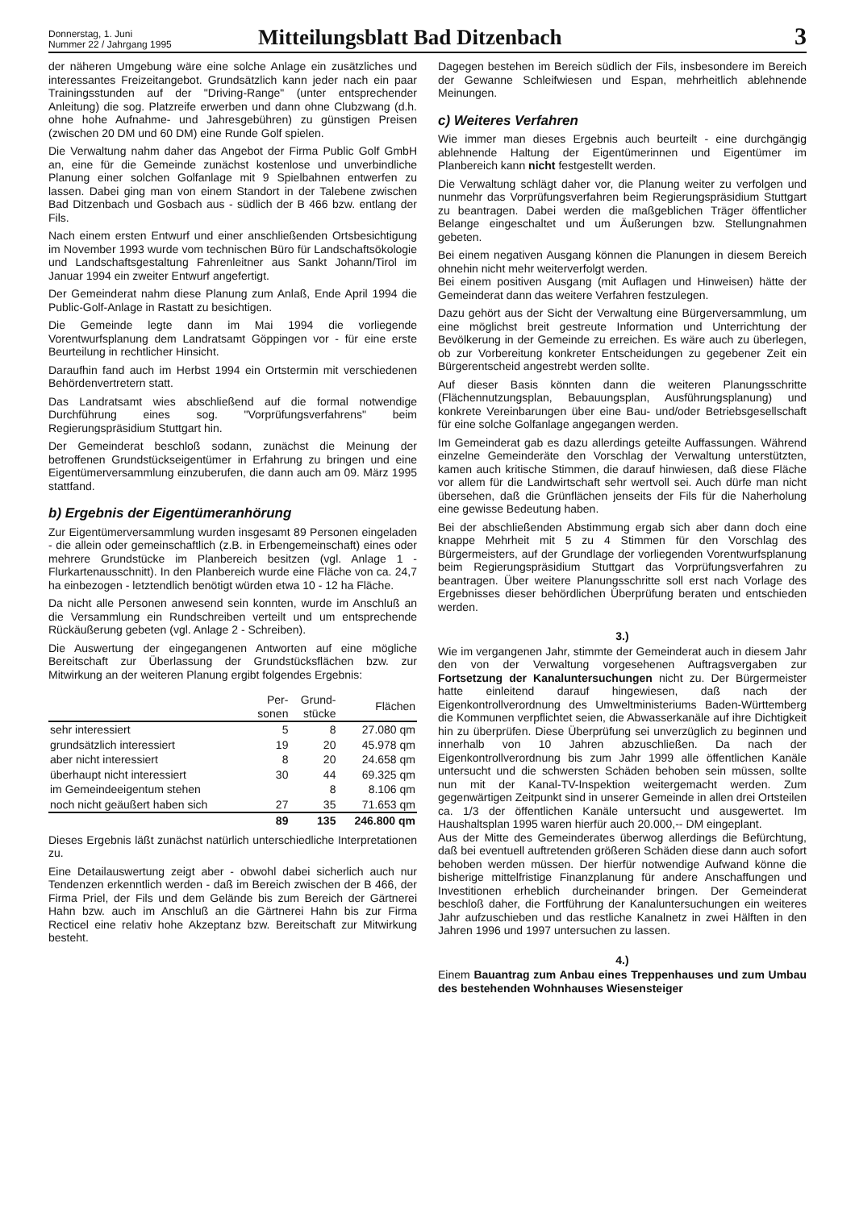Donnerstag, 1. Juni
Nummer 22 / Jahrgang 1995
Mitteilungsblatt Bad Ditzenbach
3
der näheren Umgebung wäre eine solche Anlage ein zusätzliches und interessantes Freizeitangebot. Grundsätzlich kann jeder nach ein paar Trainingsstunden auf der "Driving-Range" (unter entsprechender Anleitung) die sog. Platzreife erwerben und dann ohne Clubzwang (d.h. ohne hohe Aufnahme- und Jahresgebühren) zu günstigen Preisen (zwischen 20 DM und 60 DM) eine Runde Golf spielen.
Die Verwaltung nahm daher das Angebot der Firma Public Golf GmbH an, eine für die Gemeinde zunächst kostenlose und unverbindliche Planung einer solchen Golfanlage mit 9 Spielbahnen entwerfen zu lassen. Dabei ging man von einem Standort in der Talebene zwischen Bad Ditzenbach und Gosbach aus - südlich der B 466 bzw. entlang der Fils.
Nach einem ersten Entwurf und einer anschließenden Ortsbesichtigung im November 1993 wurde vom technischen Büro für Landschaftsökologie und Landschaftsgestaltung Fahrenleitner aus Sankt Johann/Tirol im Januar 1994 ein zweiter Entwurf angefertigt.
Der Gemeinderat nahm diese Planung zum Anlaß, Ende April 1994 die Public-Golf-Anlage in Rastatt zu besichtigen.
Die Gemeinde legte dann im Mai 1994 die vorliegende Vorentwurfsplanung dem Landratsamt Göppingen vor - für eine erste Beurteilung in rechtlicher Hinsicht.
Daraufhin fand auch im Herbst 1994 ein Ortstermin mit verschiedenen Behördenvertretern statt.
Das Landratsamt wies abschließend auf die formal notwendige Durchführung eines sog. "Vorprüfungsverfahrens" beim Regierungspräsidium Stuttgart hin.
Der Gemeinderat beschloß sodann, zunächst die Meinung der betroffenen Grundstückseigentümer in Erfahrung zu bringen und eine Eigentümerversammlung einzuberufen, die dann auch am 09. März 1995 stattfand.
b) Ergebnis der Eigentümeranhörung
Zur Eigentümerversammlung wurden insgesamt 89 Personen eingeladen - die allein oder gemeinschaftlich (z.B. in Erbengemeinschaft) eines oder mehrere Grundstücke im Planbereich besitzen (vgl. Anlage 1 - Flurkartenausschnitt). In den Planbereich wurde eine Fläche von ca. 24,7 ha einbezogen - letztendlich benötigt würden etwa 10 - 12 ha Fläche.
Da nicht alle Personen anwesend sein konnten, wurde im Anschluß an die Versammlung ein Rundschreiben verteilt und um entsprechende Rückäußerung gebeten (vgl. Anlage 2 - Schreiben).
Die Auswertung der eingegangenen Antworten auf eine mögliche Bereitschaft zur Überlassung der Grundstücksflächen bzw. zur Mitwirkung an der weiteren Planung ergibt folgendes Ergebnis:
| | Per- sonen | Grund- stücke | Flächen |
| --- | --- | --- | --- |
| sehr interessiert | 5 | 8 | 27.080 qm |
| grundsätzlich interessiert | 19 | 20 | 45.978 qm |
| aber nicht interessiert | 8 | 20 | 24.658 qm |
| überhaupt nicht interessiert | 30 | 44 | 69.325 qm |
| im Gemeindeeigentum stehen | | 8 | 8.106 qm |
| noch nicht geäußert haben sich | 27 | 35 | 71.653 qm |
| | 89 | 135 | 246.800 qm |
Dieses Ergebnis läßt zunächst natürlich unterschiedliche Interpretationen zu.
Eine Detailauswertung zeigt aber - obwohl dabei sicherlich auch nur Tendenzen erkenntlich werden - daß im Bereich zwischen der B 466, der Firma Priel, der Fils und dem Gelände bis zum Bereich der Gärtnerei Hahn bzw. auch im Anschluß an die Gärtnerei Hahn bis zur Firma Recticel eine relativ hohe Akzeptanz bzw. Bereitschaft zur Mitwirkung besteht.
Dagegen bestehen im Bereich südlich der Fils, insbesondere im Bereich der Gewanne Schleifwiesen und Espan, mehrheitlich ablehnende Meinungen.
c) Weiteres Verfahren
Wie immer man dieses Ergebnis auch beurteilt - eine durchgängig ablehnende Haltung der Eigentümerinnen und Eigentümer im Planbereich kann nicht festgestellt werden.
Die Verwaltung schlägt daher vor, die Planung weiter zu verfolgen und nunmehr das Vorprüfungsverfahren beim Regierungspräsidium Stuttgart zu beantragen. Dabei werden die maßgeblichen Träger öffentlicher Belange eingeschaltet und um Äußerungen bzw. Stellungnahmen gebeten.
Bei einem negativen Ausgang können die Planungen in diesem Bereich ohnehin nicht mehr weiterverfolgt werden.
Bei einem positiven Ausgang (mit Auflagen und Hinweisen) hätte der Gemeinderat dann das weitere Verfahren festzulegen.
Dazu gehört aus der Sicht der Verwaltung eine Bürgerversammlung, um eine möglichst breit gestreute Information und Unterrichtung der Bevölkerung in der Gemeinde zu erreichen. Es wäre auch zu überlegen, ob zur Vorbereitung konkreter Entscheidungen zu gegebener Zeit ein Bürgerentscheid angestrebt werden sollte.
Auf dieser Basis könnten dann die weiteren Planungsschritte (Flächennutzungsplan, Bebauungsplan, Ausführungsplanung) und konkrete Vereinbarungen über eine Bau- und/oder Betriebsgesellschaft für eine solche Golfanlage angegangen werden.
Im Gemeinderat gab es dazu allerdings geteilte Auffassungen. Während einzelne Gemeinderäte den Vorschlag der Verwaltung unterstützten, kamen auch kritische Stimmen, die darauf hinwiesen, daß diese Fläche vor allem für die Landwirtschaft sehr wertvoll sei. Auch dürfe man nicht übersehen, daß die Grünflächen jenseits der Fils für die Naherholung eine gewisse Bedeutung haben.
Bei der abschließenden Abstimmung ergab sich aber dann doch eine knappe Mehrheit mit 5 zu 4 Stimmen für den Vorschlag des Bürgermeisters, auf der Grundlage der vorliegenden Vorentwurfsplanung beim Regierungspräsidium Stuttgart das Vorprüfungsverfahren zu beantragen. Über weitere Planungsschritte soll erst nach Vorlage des Ergebnisses dieser behördlichen Überprüfung beraten und entschieden werden.
3.)
Wie im vergangenen Jahr, stimmte der Gemeinderat auch in diesem Jahr den von der Verwaltung vorgesehenen Auftragsvergaben zur Fortsetzung der Kanaluntersuchungen nicht zu. Der Bürgermeister hatte einleitend darauf hingewiesen, daß nach der Eigenkontrollverordnung des Umweltministeriums Baden-Württemberg die Kommunen verpflichtet seien, die Abwasserkanäle auf ihre Dichtigkeit hin zu überprüfen. Diese Überprüfung sei unverzüglich zu beginnen und innerhalb von 10 Jahren abzuschließen. Da nach der Eigenkontrollverordnung bis zum Jahr 1999 alle öffentlichen Kanäle untersucht und die schwersten Schäden behoben sein müssen, sollte nun mit der Kanal-TV-Inspektion weitergemacht werden. Zum gegenwärtigen Zeitpunkt sind in unserer Gemeinde in allen drei Ortsteilen ca. 1/3 der öffentlichen Kanäle untersucht und ausgewertet. Im Haushaltsplan 1995 waren hierfür auch 20.000,-- DM eingeplant.
Aus der Mitte des Gemeinderates überwog allerdings die Befürchtung, daß bei eventuell auftretenden größeren Schäden diese dann auch sofort behoben werden müssen. Der hierfür notwendige Aufwand könne die bisherige mittelfristige Finanzplanung für andere Anschaffungen und Investitionen erheblich durcheinander bringen. Der Gemeinderat beschloß daher, die Fortführung der Kanaluntersuchungen ein weiteres Jahr aufzuschieben und das restliche Kanalnetz in zwei Hälften in den Jahren 1996 und 1997 untersuchen zu lassen.
4.)
Einem Bauantrag zum Anbau eines Treppenhauses und zum Umbau des bestehenden Wohnhauses Wiesensteiger